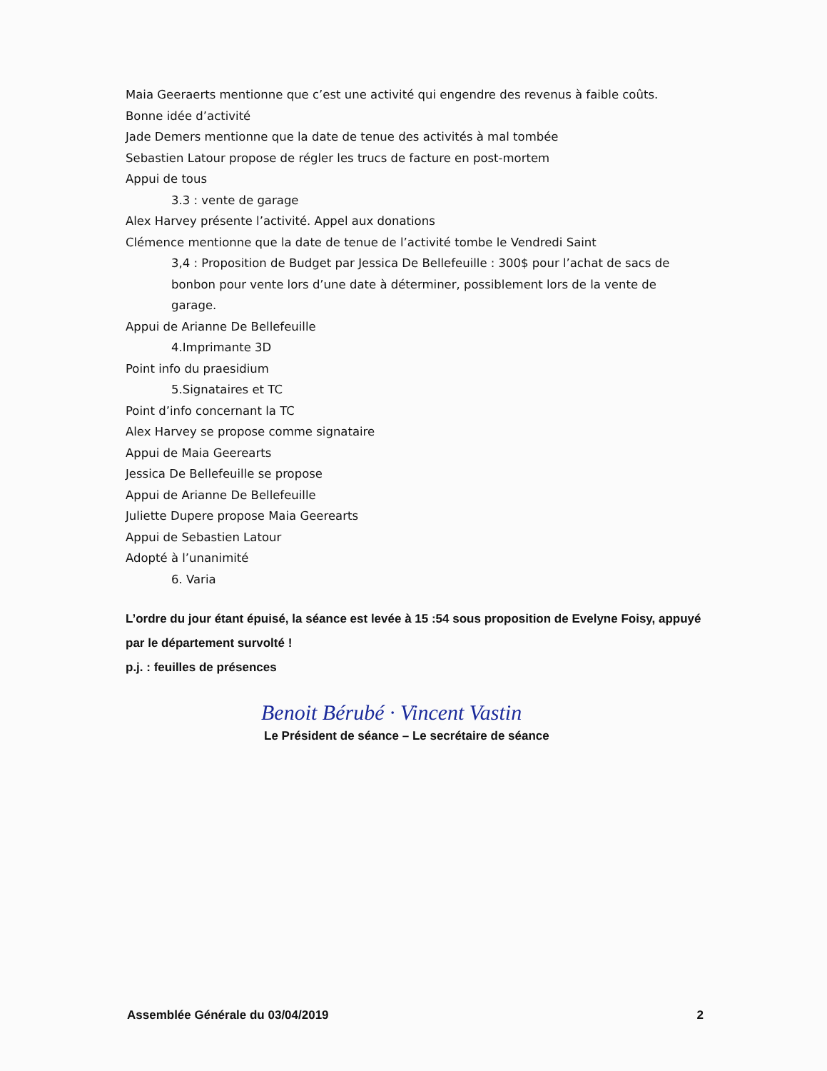Maia Geeraerts mentionne que c’est une activité qui engendre des revenus à faible coûts.
Bonne idée d’activité
Jade Demers mentionne que la date de tenue des activités à mal tombée
Sebastien Latour propose de régler les trucs de facture en post-mortem
Appui de tous
3.3 : vente de garage
Alex Harvey présente l’activité. Appel aux donations
Clémence mentionne que la date de tenue de l’activité tombe le Vendredi Saint
3,4 : Proposition de Budget par Jessica De Bellefeuille : 300$ pour l’achat de sacs de bonbon pour vente lors d’une date à déterminer, possiblement lors de la vente de garage.
Appui de Arianne De Bellefeuille
4.Imprimante 3D
Point info du praesidium
5.Signataires et TC
Point d’info concernant la TC
Alex Harvey se propose comme signataire
Appui de Maia Geerearts
Jessica De Bellefeuille se propose
Appui de Arianne De Bellefeuille
Juliette Dupere propose Maia Geerearts
Appui de Sebastien Latour
Adopté à l’unanimité
6. Varia
L’ordre du jour étant épuisé, la séance est levée à 15 :54 sous proposition de Evelyne Foisy, appuyé par le département survolté !
p.j. : feuilles de présences
Benoit Bérubé · Vincent Vastin
Le Président de séance – Le secrétaire de séance
Assemblée Générale du 03/04/2019 2